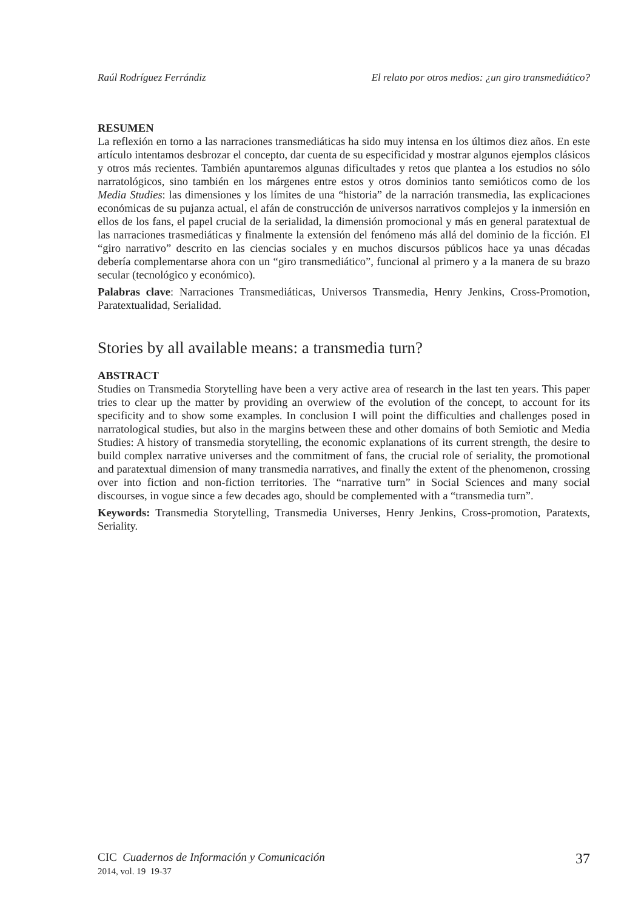Raúl Rodríguez Ferrándiz El relato por otros medios: ¿un giro transmediático?
RESUMEN
La reflexión en torno a las narraciones transmediáticas ha sido muy intensa en los últimos diez años. En este artículo intentamos desbrozar el concepto, dar cuenta de su especificidad y mostrar algunos ejemplos clásicos y otros más recientes. También apuntaremos algunas dificultades y retos que plantea a los estudios no sólo narratológicos, sino también en los márgenes entre estos y otros dominios tanto semióticos como de los Media Studies: las dimensiones y los límites de una “historia” de la narración transmedia, las explicaciones económicas de su pujanza actual, el afán de construcción de universos narrativos complejos y la inmersión en ellos de los fans, el papel crucial de la serialidad, la dimensión promocional y más en general paratextual de las narraciones trasmediáticas y finalmente la extensión del fenómeno más allá del dominio de la ficción. El “giro narrativo” descrito en las ciencias sociales y en muchos discursos públicos hace ya unas décadas debería complementarse ahora con un “giro transmediático”, funcional al primero y a la manera de su brazo secular (tecnológico y económico).
Palabras clave: Narraciones Transmediáticas, Universos Transmedia, Henry Jenkins, Cross-Promotion, Paratextualidad, Serialidad.
Stories by all available means: a transmedia turn?
ABSTRACT
Studies on Transmedia Storytelling have been a very active area of research in the last ten years. This paper tries to clear up the matter by providing an overwiew of the evolution of the concept, to account for its specificity and to show some examples. In conclusion I will point the difficulties and challenges posed in narratological studies, but also in the margins between these and other domains of both Semiotic and Media Studies: A history of transmedia storytelling, the economic explanations of its current strength, the desire to build complex narrative universes and the commitment of fans, the crucial role of seriality, the promotional and paratextual dimension of many transmedia narratives, and finally the extent of the phenomenon, crossing over into fiction and non-fiction territories. The “narrative turn” in Social Sciences and many social discourses, in vogue since a few decades ago, should be complemented with a “transmedia turn”.
Keywords: Transmedia Storytelling, Transmedia Universes, Henry Jenkins, Cross-promotion, Paratexts, Seriality.
CIC Cuadernos de Información y Comunicación
2014, vol. 19 19-37
37